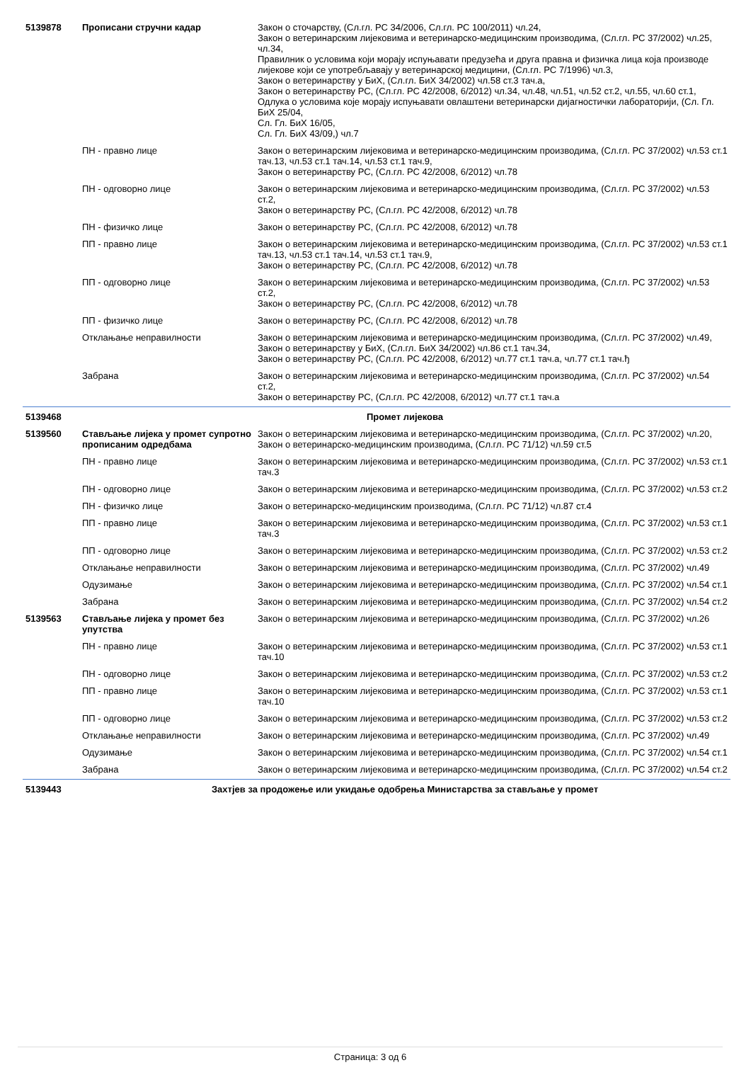| 5139878 | Прописани стручни кадар | Закон о сточарству, (Сл.гл. РС 34/2006, Сл.гл. РС 100/2011) чл.24, Закон о ветеринарским лијековима и ветеринарско-медицинским производима, (Сл.гл. РС 37/2002) чл.25, чл.34, Правилник о условима који морају испуњавати предузећа и друга правна и физичка лица која производе лијекове који се употребљавају у ветеринарској медицини, (Сл.гл. РС 7/1996) чл.3, Закон о ветеринарству у БиХ, (Сл.гл. БиХ 34/2002) чл.58 ст.3 тач.а, Закон о ветеринарству РС, (Сл.гл. РС 42/2008, 6/2012) чл.34, чл.48, чл.51, чл.52 ст.2, чл.55, чл.60 ст.1, Одлука о условима које морају испуњавати овлаштени ветеринарски дијагностички лабораторији, (Сл. Гл. БиХ 25/04, Сл. Гл. БиХ 16/05, Сл. Гл. БиХ 43/09,) чл.7 |
| | ПН - правно лице | Закон о ветеринарским лијековима и ветеринарско-медицинским производима, (Сл.гл. РС 37/2002) чл.53 ст.1 тач.13, чл.53 ст.1 тач.14, чл.53 ст.1 тач.9, Закон о ветеринарству РС, (Сл.гл. РС 42/2008, 6/2012) чл.78 |
| | ПН - одговорно лице | Закон о ветеринарским лијековима и ветеринарско-медицинским производима, (Сл.гл. РС 37/2002) чл.53 ст.2, Закон о ветеринарству РС, (Сл.гл. РС 42/2008, 6/2012) чл.78 |
| | ПН - физичко лице | Закон о ветеринарству РС, (Сл.гл. РС 42/2008, 6/2012) чл.78 |
| | ПП - правно лице | Закон о ветеринарским лијековима и ветеринарско-медицинским производима, (Сл.гл. РС 37/2002) чл.53 ст.1 тач.13, чл.53 ст.1 тач.14, чл.53 ст.1 тач.9, Закон о ветеринарству РС, (Сл.гл. РС 42/2008, 6/2012) чл.78 |
| | ПП - одговорно лице | Закон о ветеринарским лијековима и ветеринарско-медицинским производима, (Сл.гл. РС 37/2002) чл.53 ст.2, Закон о ветеринарству РС, (Сл.гл. РС 42/2008, 6/2012) чл.78 |
| | ПП - физичко лице | Закон о ветеринарству РС, (Сл.гл. РС 42/2008, 6/2012) чл.78 |
| | Отклањање неправилности | Закон о ветеринарским лијековима и ветеринарско-медицинским производима, (Сл.гл. РС 37/2002) чл.49, Закон о ветеринарству у БиХ, (Сл.гл. БиХ 34/2002) чл.86 ст.1 тач.34, Закон о ветеринарству РС, (Сл.гл. РС 42/2008, 6/2012) чл.77 ст.1 тач.а, чл.77 ст.1 тач.ђ |
| | Забрана | Закон о ветеринарским лијековима и ветеринарско-медицинским производима, (Сл.гл. РС 37/2002) чл.54 ст.2, Закон о ветеринарству РС, (Сл.гл. РС 42/2008, 6/2012) чл.77 ст.1 тач.а |
| 5139468 | Промет лијекова | |
| 5139560 | Стављање лијека у промет супротно прописаним одредбама | Закон о ветеринарским лијековима и ветеринарско-медицинским производима, (Сл.гл. РС 37/2002) чл.20, Закон о ветеринарско-медицинским производима, (Сл.гл. РС 71/12) чл.59 ст.5 |
| | ПН - правно лице | Закон о ветеринарским лијековима и ветеринарско-медицинским производима, (Сл.гл. РС 37/2002) чл.53 ст.1 тач.3 |
| | ПН - одговорно лице | Закон о ветеринарским лијековима и ветеринарско-медицинским производима, (Сл.гл. РС 37/2002) чл.53 ст.2 |
| | ПН - физичко лице | Закон о ветеринарско-медицинским производима, (Сл.гл. РС 71/12) чл.87 ст.4 |
| | ПП - правно лице | Закон о ветеринарским лијековима и ветеринарско-медицинским производима, (Сл.гл. РС 37/2002) чл.53 ст.1 тач.3 |
| | ПП - одговорно лице | Закон о ветеринарским лијековима и ветеринарско-медицинским производима, (Сл.гл. РС 37/2002) чл.53 ст.2 |
| | Отклањање неправилности | Закон о ветеринарским лијековима и ветеринарско-медицинским производима, (Сл.гл. РС 37/2002) чл.49 |
| | Одузимање | Закон о ветеринарским лијековима и ветеринарско-медицинским производима, (Сл.гл. РС 37/2002) чл.54 ст.1 |
| | Забрана | Закон о ветеринарским лијековима и ветеринарско-медицинским производима, (Сл.гл. РС 37/2002) чл.54 ст.2 |
| 5139563 | Стављање лијека у промет без упутства | Закон о ветеринарским лијековима и ветеринарско-медицинским производима, (Сл.гл. РС 37/2002) чл.26 |
| | ПН - правно лице | Закон о ветеринарским лијековима и ветеринарско-медицинским производима, (Сл.гл. РС 37/2002) чл.53 ст.1 тач.10 |
| | ПН - одговорно лице | Закон о ветеринарским лијековима и ветеринарско-медицинским производима, (Сл.гл. РС 37/2002) чл.53 ст.2 |
| | ПП - правно лице | Закон о ветеринарским лијековима и ветеринарско-медицинским производима, (Сл.гл. РС 37/2002) чл.53 ст.1 тач.10 |
| | ПП - одговорно лице | Закон о ветеринарским лијековима и ветеринарско-медицинским производима, (Сл.гл. РС 37/2002) чл.53 ст.2 |
| | Отклањање неправилности | Закон о ветеринарским лијековима и ветеринарско-медицинским производима, (Сл.гл. РС 37/2002) чл.49 |
| | Одузимање | Закон о ветеринарским лијековима и ветеринарско-медицинским производима, (Сл.гл. РС 37/2002) чл.54 ст.1 |
| | Забрана | Закон о ветеринарским лијековима и ветеринарско-медицинским производима, (Сл.гл. РС 37/2002) чл.54 ст.2 |
| 5139443 | Захтјев за продожење или укидање одобрења Министарства за стављање у промет | |
Страница: 3 од 6